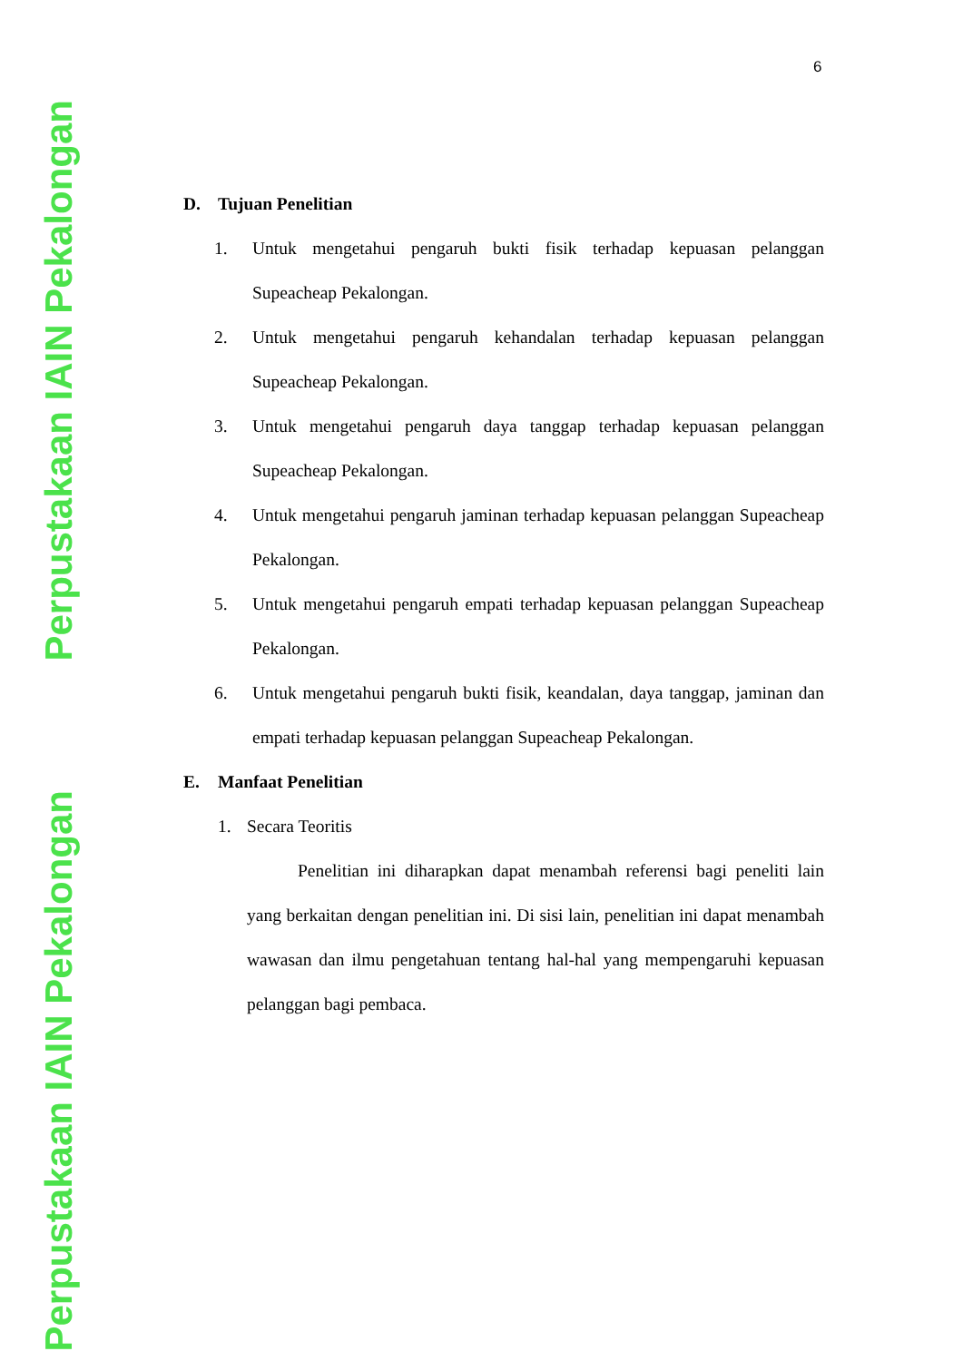Perpustakaan IAIN Pekalongan
Perpustakaan IAIN Pekalongan
6
D. Tujuan Penelitian
1. Untuk mengetahui pengaruh bukti fisik terhadap kepuasan pelanggan Supeacheap Pekalongan.
2. Untuk mengetahui pengaruh kehandalan terhadap kepuasan pelanggan Supeacheap Pekalongan.
3. Untuk mengetahui pengaruh daya tanggap terhadap kepuasan pelanggan Supeacheap Pekalongan.
4. Untuk mengetahui pengaruh jaminan terhadap kepuasan pelanggan Supeacheap Pekalongan.
5. Untuk mengetahui pengaruh empati terhadap kepuasan pelanggan Supeacheap Pekalongan.
6. Untuk mengetahui pengaruh bukti fisik, keandalan, daya tanggap, jaminan dan empati terhadap kepuasan pelanggan Supeacheap Pekalongan.
E. Manfaat Penelitian
1. Secara Teoritis
Penelitian ini diharapkan dapat menambah referensi bagi peneliti lain yang berkaitan dengan penelitian ini. Di sisi lain, penelitian ini dapat menambah wawasan dan ilmu pengetahuan tentang hal-hal yang mempengaruhi kepuasan pelanggan bagi pembaca.